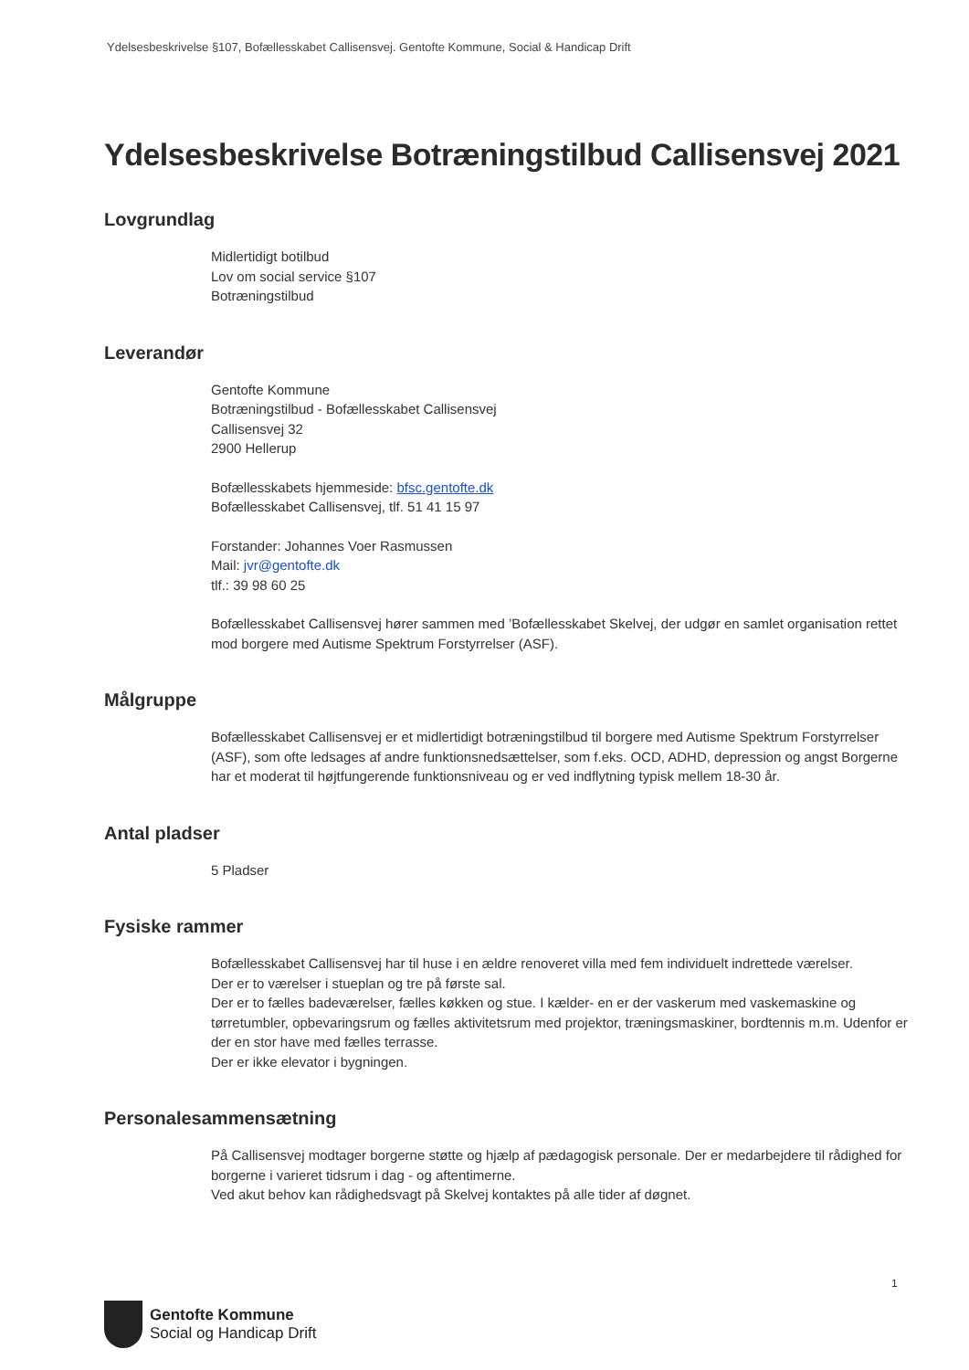Ydelsesbeskrivelse §107, Bofællesskabet Callisensvej. Gentofte Kommune, Social & Handicap Drift
Ydelsesbeskrivelse Botræningstilbud Callisensvej 2021
Lovgrundlag
Midlertidigt botilbud
Lov om social service §107
Botræningstilbud
Leverandør
Gentofte Kommune
Botræningstilbud - Bofællesskabet Callisensvej
Callisensvej 32
2900 Hellerup
Bofællesskabets hjemmeside: bfsc.gentofte.dk
Bofællesskabet Callisensvej, tlf. 51 41 15 97
Forstander: Johannes Voer Rasmussen
Mail: jvr@gentofte.dk
tlf.: 39 98 60 25
Bofællesskabet Callisensvej hører sammen med ’Bofællesskabet Skelvej, der udgør en samlet organisation rettet mod borgere med Autisme Spektrum Forstyrrelser (ASF).
Målgruppe
Bofællesskabet Callisensvej er et midlertidigt botræningstilbud til borgere med Autisme Spektrum Forstyrrelser (ASF), som ofte ledsages af andre funktionsnedsættelser, som f.eks. OCD, ADHD, depression og angst Borgerne har et moderat til højtfungerende funktionsniveau og er ved indflytning typisk mellem 18-30 år.
Antal pladser
5 Pladser
Fysiske rammer
Bofællesskabet Callisensvej har til huse i en ældre renoveret villa med fem individuelt indrettede værelser.
Der er to værelser i stueplan og tre på første sal.
Der er to fælles badeværelser, fælles køkken og stue. I kælder- en er der vaskerum med vaskemaskine og tørretumbler, opbevaringsrum og fælles aktivitetsrum med projektor, træningsmaskiner, bordtennis m.m. Udenfor er der en stor have med fælles terrasse.
Der er ikke elevator i bygningen.
Personalesammensætning
På Callisensvej modtager borgerne støtte og hjælp af pædagogisk personale. Der er medarbejdere til rådighed for borgerne i varieret tidsrum i dag - og aftentimerne.
Ved akut behov kan rådighedsvagt på Skelvej kontaktes på alle tider af døgnet.
1
Gentofte Kommune
Social og Handicap Drift